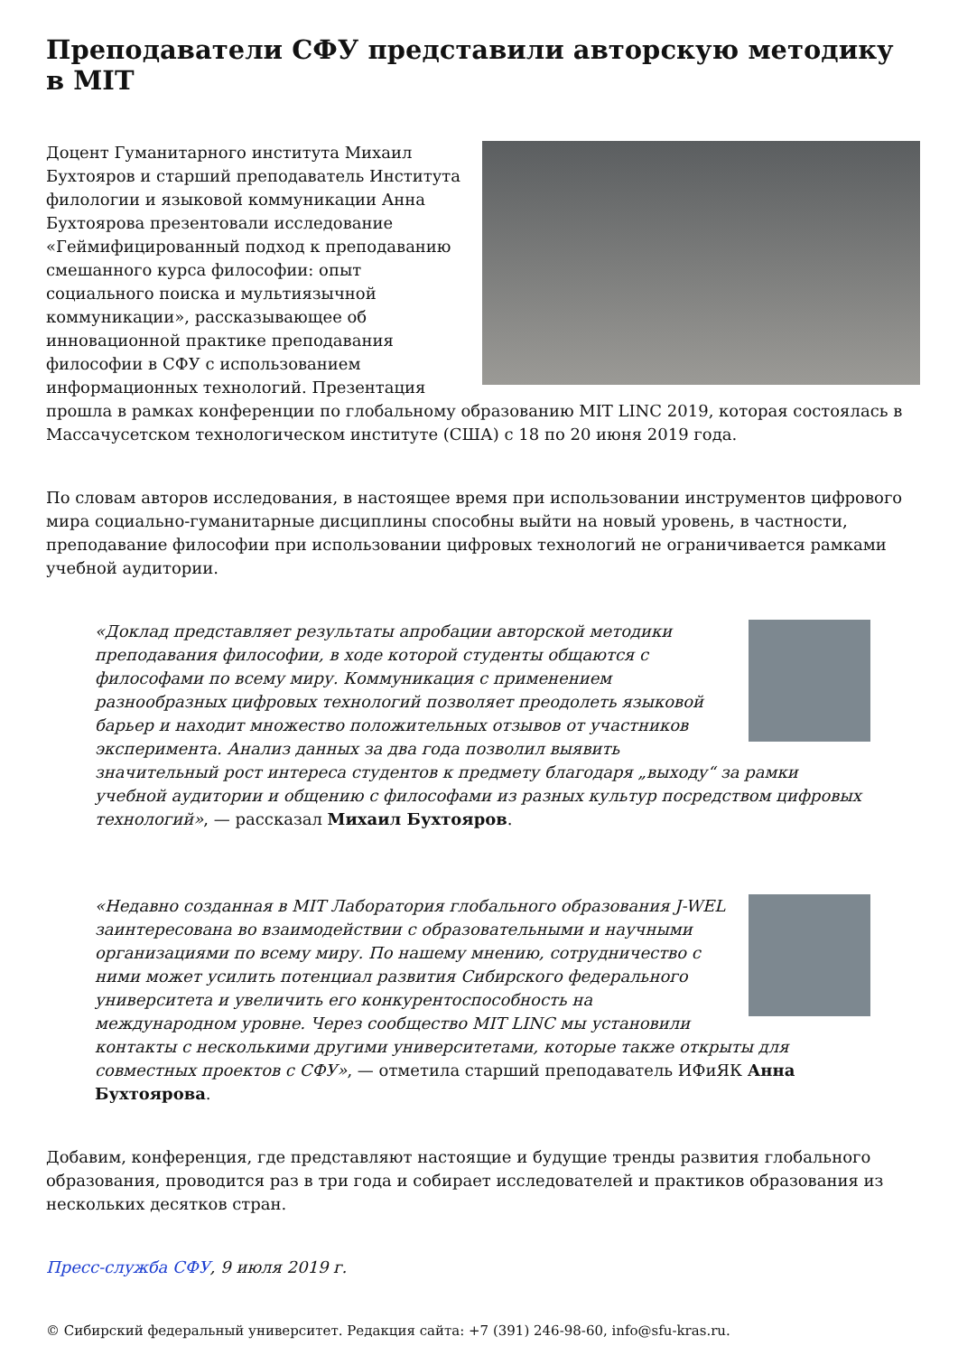Преподаватели СФУ представили авторскую методику в MIT
Доцент Гуманитарного института Михаил Бухтояров и старший преподаватель Института филологии и языковой коммуникации Анна Бухтоярова презентовали исследование «Геймифицированный подход к преподаванию смешанного курса философии: опыт социального поиска и мультиязычной коммуникации», рассказывающее об инновационной практике преподавания философии в СФУ с использованием информационных технологий. Презентация прошла в рамках конференции по глобальному образованию MIT LINC 2019, которая состоялась в Массачусетском технологическом институте (США) с 18 по 20 июня 2019 года.
По словам авторов исследования, в настоящее время при использовании инструментов цифрового мира социально-гуманитарные дисциплины способны выйти на новый уровень, в частности, преподавание философии при использовании цифровых технологий не ограничивается рамками учебной аудитории.
«Доклад представляет результаты апробации авторской методики преподавания философии, в ходе которой студенты общаются с философами по всему миру. Коммуникация с применением разнообразных цифровых технологий позволяет преодолеть языковой барьер и находит множество положительных отзывов от участников эксперимента. Анализ данных за два года позволил выявить значительный рост интереса студентов к предмету благодаря „выходу“ за рамки учебной аудитории и общению с философами из разных культур посредством цифровых технологий», — рассказал Михаил Бухтояров.
«Недавно созданная в MIT Лаборатория глобального образования J-WEL заинтересована во взаимодействии с образовательными и научными организациями по всему миру. По нашему мнению, сотрудничество с ними может усилить потенциал развития Сибирского федерального университета и увеличить его конкурентоспособность на международном уровне. Через сообщество MIT LINC мы установили контакты с несколькими другими университетами, которые также открыты для совместных проектов с СФУ», — отметила старший преподаватель ИФиЯК Анна Бухтоярова.
Добавим, конференция, где представляют настоящие и будущие тренды развития глобального образования, проводится раз в три года и собирает исследователей и практиков образования из нескольких десятков стран.
Пресс-служба СФУ, 9 июля 2019 г.
© Сибирский федеральный университет. Редакция сайта: +7 (391) 246-98-60, info@sfu-kras.ru.